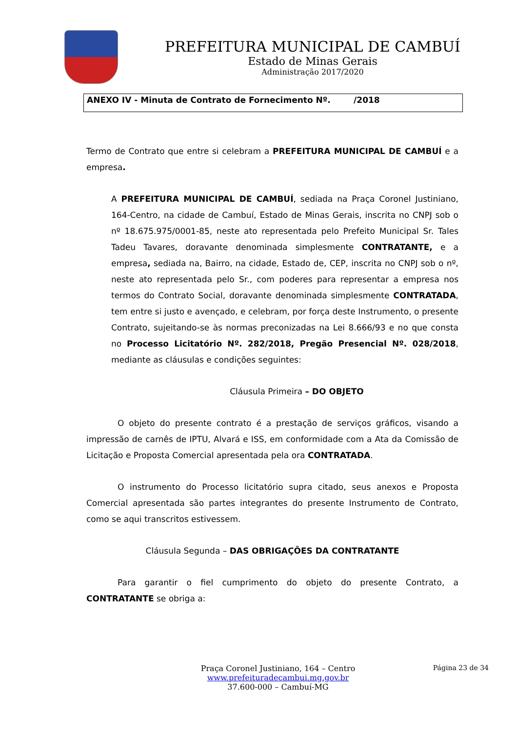PREFEITURA MUNICIPAL DE CAMBUÍ
Estado de Minas Gerais
Administração 2017/2020
ANEXO IV - Minuta de Contrato de Fornecimento Nº. /2018
Termo de Contrato que entre si celebram a PREFEITURA MUNICIPAL DE CAMBUÍ e a empresa.
A PREFEITURA MUNICIPAL DE CAMBUÍ, sediada na Praça Coronel Justiniano, 164-Centro, na cidade de Cambuí, Estado de Minas Gerais, inscrita no CNPJ sob o nº 18.675.975/0001-85, neste ato representada pelo Prefeito Municipal Sr. Tales Tadeu Tavares, doravante denominada simplesmente CONTRATANTE, e a empresa, sediada na, Bairro, na cidade, Estado de, CEP, inscrita no CNPJ sob o nº, neste ato representada pelo Sr., com poderes para representar a empresa nos termos do Contrato Social, doravante denominada simplesmente CONTRATADA, tem entre si justo e avençado, e celebram, por força deste Instrumento, o presente Contrato, sujeitando-se às normas preconizadas na Lei 8.666/93 e no que consta no Processo Licitatório Nº. 282/2018, Pregão Presencial Nº. 028/2018, mediante as cláusulas e condições seguintes:
Cláusula Primeira – DO OBJETO
O objeto do presente contrato é a prestação de serviços gráficos, visando a impressão de carnês de IPTU, Alvará e ISS, em conformidade com a Ata da Comissão de Licitação e Proposta Comercial apresentada pela ora CONTRATADA.
O instrumento do Processo licitatório supra citado, seus anexos e Proposta Comercial apresentada são partes integrantes do presente Instrumento de Contrato, como se aqui transcritos estivessem.
Cláusula Segunda – DAS OBRIGAÇÕES DA CONTRATANTE
Para garantir o fiel cumprimento do objeto do presente Contrato, a CONTRATANTE se obriga a:
Página 23 de 34
Praça Coronel Justiniano, 164 – Centro
www.prefeituradecambui.mg.gov.br
37.600-000 – Cambuí-MG